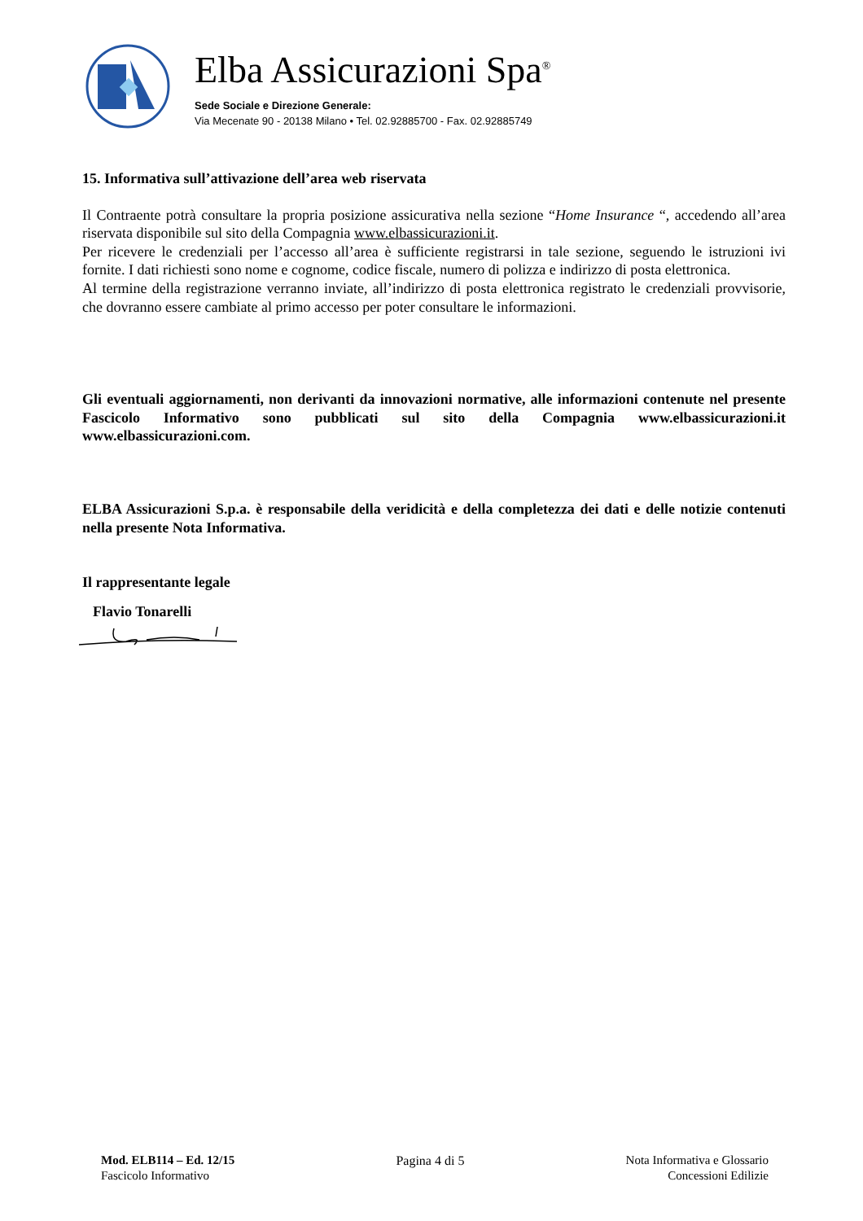Elba Assicurazioni Spa<sup>®</sup>
Sede Sociale e Direzione Generale:
Via Mecenate 90 - 20138 Milano • Tel. 02.92885700 - Fax. 02.92885749
15. Informativa sull’attivazione dell’area web riservata
Il Contraente potrà consultare la propria posizione assicurativa nella sezione “Home Insurance “, accedendo all’area riservata disponibile sul sito della Compagnia www.elbassicurazioni.it.
Per ricevere le credenziali per l’accesso all’area è sufficiente registrarsi in tale sezione, seguendo le istruzioni ivi fornite. I dati richiesti sono nome e cognome, codice fiscale, numero di polizza e indirizzo di posta elettronica.
Al termine della registrazione verranno inviate, all’indirizzo di posta elettronica registrato le credenziali provvisorie, che dovranno essere cambiate al primo accesso per poter consultare le informazioni.
Gli eventuali aggiornamenti, non derivanti da innovazioni normative, alle informazioni contenute nel presente Fascicolo Informativo sono pubblicati sul sito della Compagnia www.elbassicurazioni.it www.elbassicurazioni.com.
ELBA Assicurazioni S.p.a. è responsabile della veridicità e della completezza dei dati e delle notizie contenuti nella presente Nota Informativa.
Il rappresentante legale
Flavio Tonarelli
Mod. ELB114 – Ed. 12/15
Fascicolo Informativo
Pagina 4 di 5 Nota Informativa e Glossario
Concessioni Edilizie